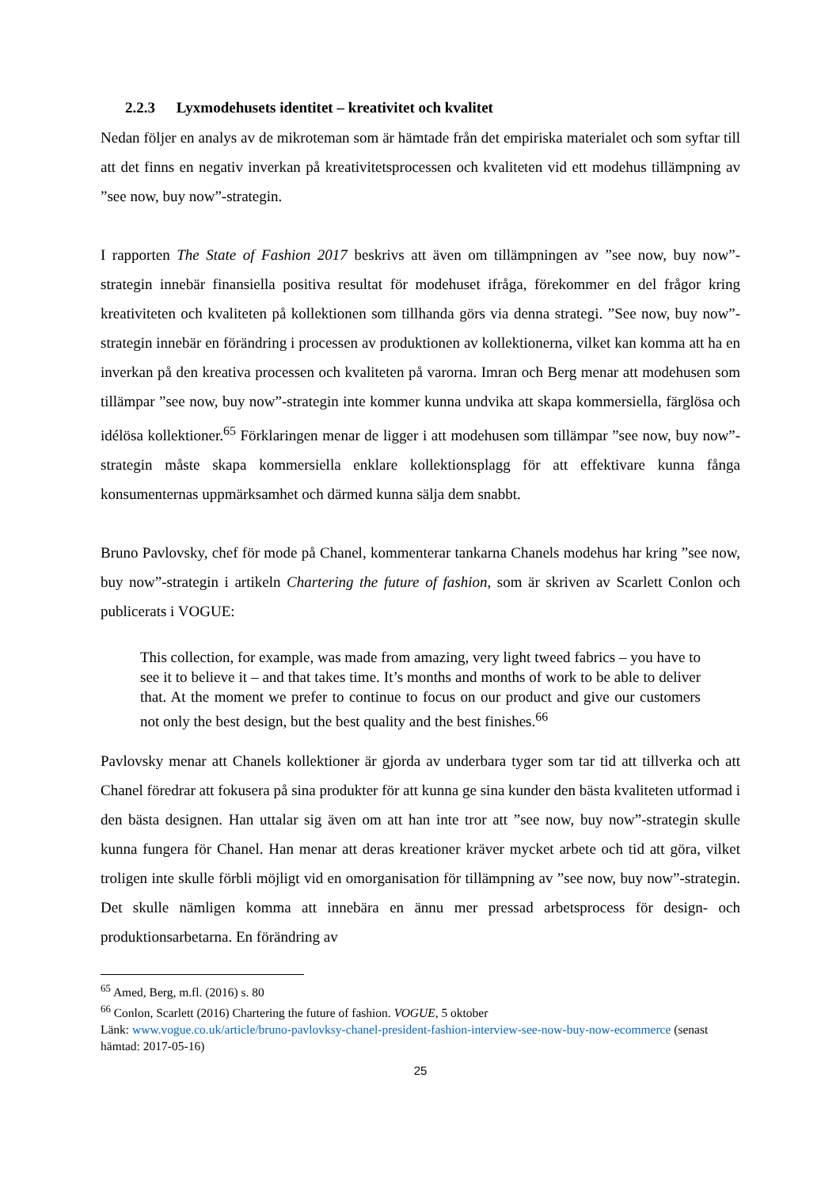2.2.3 Lyxmodehusets identitet – kreativitet och kvalitet
Nedan följer en analys av de mikroteman som är hämtade från det empiriska materialet och som syftar till att det finns en negativ inverkan på kreativitetsprocessen och kvaliteten vid ett modehus tillämpning av ”see now, buy now”-strategin.
I rapporten The State of Fashion 2017 beskrivs att även om tillämpningen av ”see now, buy now”-strategin innebär finansiella positiva resultat för modehuset ifråga, förekommer en del frågor kring kreativiteten och kvaliteten på kollektionen som tillhanda görs via denna strategi. ”See now, buy now”-strategin innebär en förändring i processen av produktionen av kollektionerna, vilket kan komma att ha en inverkan på den kreativa processen och kvaliteten på varorna. Imran och Berg menar att modehusen som tillämpar ”see now, buy now”-strategin inte kommer kunna undvika att skapa kommersiella, färglösa och idélösa kollektioner.<sup>65</sup> Förklaringen menar de ligger i att modehusen som tillämpar ”see now, buy now”-strategin måste skapa kommersiella enklare kollektionsplagg för att effektivare kunna fånga konsumenternas uppmärksamhet och därmed kunna sälja dem snabbt.
Bruno Pavlovsky, chef för mode på Chanel, kommenterar tankarna Chanels modehus har kring ”see now, buy now”-strategin i artikeln Chartering the future of fashion, som är skriven av Scarlett Conlon och publicerats i VOGUE:
This collection, for example, was made from amazing, very light tweed fabrics – you have to see it to believe it – and that takes time. It’s months and months of work to be able to deliver that. At the moment we prefer to continue to focus on our product and give our customers not only the best design, but the best quality and the best finishes.<sup>66</sup>
Pavlovsky menar att Chanels kollektioner är gjorda av underbara tyger som tar tid att tillverka och att Chanel föredrar att fokusera på sina produkter för att kunna ge sina kunder den bästa kvaliteten utformad i den bästa designen. Han uttalar sig även om att han inte tror att ”see now, buy now”-strategin skulle kunna fungera för Chanel. Han menar att deras kreationer kräver mycket arbete och tid att göra, vilket troligen inte skulle förbli möjligt vid en omorganisation för tillämpning av ”see now, buy now”-strategin. Det skulle nämligen komma att innebära en ännu mer pressad arbetsprocess för design- och produktionsarbetarna. En förändring av
<sup>65</sup> Amed, Berg, m.fl. (2016) s. 80
<sup>66</sup> Conlon, Scarlett (2016) Chartering the future of fashion. VOGUE, 5 oktober
Länk: www.vogue.co.uk/article/bruno-pavlovksy-chanel-president-fashion-interview-see-now-buy-now-ecommerce (senast hämtad: 2017-05-16)
25